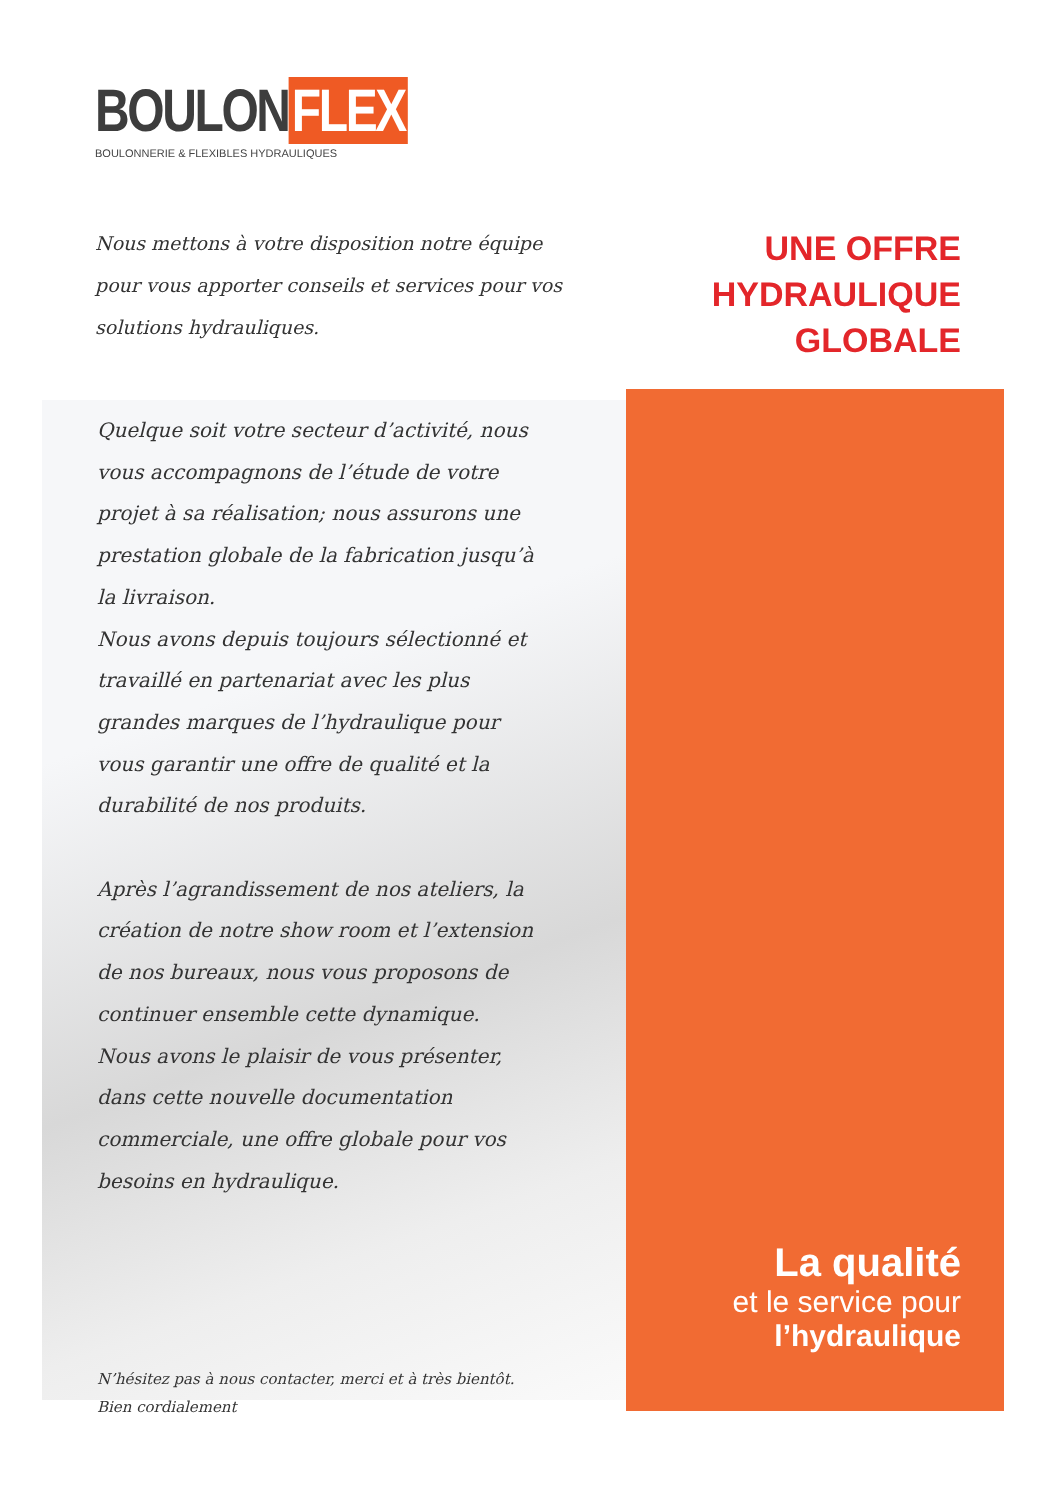BOULON FLEX
BOULONNERIE & FLEXIBLES HYDRAULIQUES
Nous mettons à votre disposition notre équipe pour vous apporter conseils et services pour vos solutions hydrauliques.
UNE OFFRE
HYDRAULIQUE
GLOBALE
Quelque soit votre secteur d’activité, nous vous accompagnons de l’étude de votre projet à sa réalisation; nous assurons une prestation globale de la fabrication jusqu’à la livraison.
Nous avons depuis toujours sélectionné et travaillé en partenariat avec les plus grandes marques de l’hydraulique pour vous garantir une offre de qualité et la durabilité de nos produits.
Après l’agrandissement de nos ateliers, la création de notre show room et l’extension de nos bureaux, nous vous proposons de continuer ensemble cette dynamique.
Nous avons le plaisir de vous présenter, dans cette nouvelle documentation commerciale, une offre globale pour vos besoins en hydraulique.
N’hésitez pas à nous contacter, merci et à très bientôt.
Bien cordialement
La qualité
et le service pour
l’hydraulique